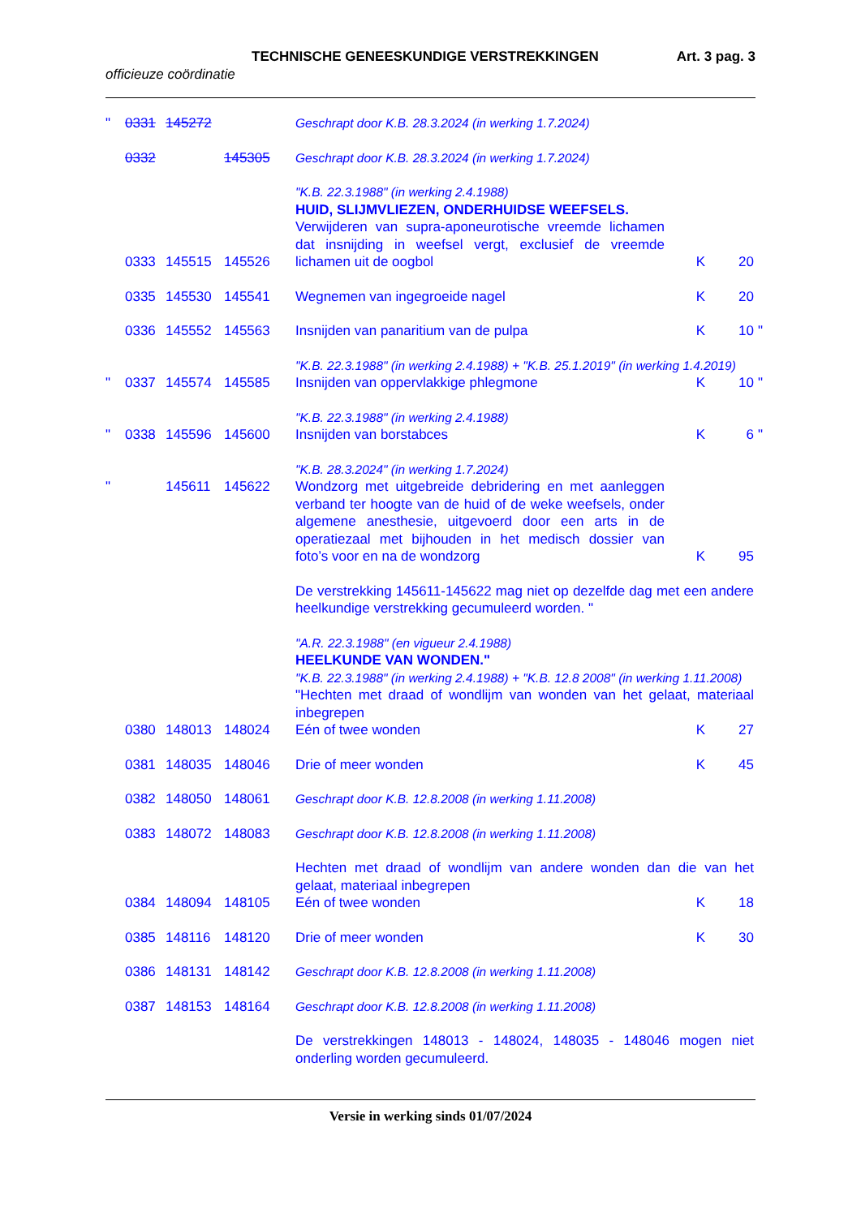TECHNISCHE GENEESKUNDIGE VERSTREKKINGEN Art. 3 pag. 3
officieuze coördinatie
| " | 0331 | 145272 | | Geschrapt door K.B. 28.3.2024 (in werking 1.7.2024) | | | |
| | 0332 | | 145305 | Geschrapt door K.B. 28.3.2024 (in werking 1.7.2024) | | | |
| | 0333 | 145515 | 145526 | "K.B. 22.3.1988" (in werking 2.4.1988) HUID, SLIJMVLIEZEN, ONDERHUIDSE WEEFSELS. Verwijderen van supra-aponeurotische vreemde lichamen dat insnijding in weefsel vergt, exclusief de vreemde lichamen uit de oogbol | K | 20 | |
| | 0335 | 145530 | 145541 | Wegnemen van ingegroeide nagel | K | 20 | |
| | 0336 | 145552 | 145563 | Insnijden van panaritium van de pulpa | K | 10 | " |
| | | | | "K.B. 22.3.1988" (in werking 2.4.1988) + "K.B. 25.1.2019" (in werking 1.4.2019) | | | |
| " | 0337 | 145574 | 145585 | Insnijden van oppervlakkige phlegmone | K | 10 | " |
| | | | | "K.B. 22.3.1988" (in werking 2.4.1988) | | | |
| " | 0338 | 145596 | 145600 | Insnijden van borstabces | K | 6 | " |
| | | | | "K.B. 28.3.2024" (in werking 1.7.2024) | | | |
| " | | 145611 | 145622 | Wondzorg met uitgebreide debridering en met aanleggen verband ter hoogte van de huid of de weke weefsels, onder algemene anesthesie, uitgevoerd door een arts in de operatiezaal met bijhouden in het medisch dossier van foto’s voor en na de wondzorg | K | 95 | |
| | | | | De verstrekking 145611-145622 mag niet op dezelfde dag met een andere heelkundige verstrekking gecumuleerd worden. " | | | |
| | | | | "A.R. 22.3.1988" (en vigueur 2.4.1988) HEELKUNDE VAN WONDEN." "K.B. 22.3.1988" (in werking 2.4.1988) + "K.B. 12.8 2008" (in werking 1.11.2008) "Hechten met draad of wondlijm van wonden van het gelaat, materiaal inbegrepen | | | |
| | 0380 | 148013 | 148024 | Eén of twee wonden | K | 27 | |
| | 0381 | 148035 | 148046 | Drie of meer wonden | K | 45 | |
| | 0382 | 148050 | 148061 | Geschrapt door K.B. 12.8.2008 (in werking 1.11.2008) | | | |
| | 0383 | 148072 | 148083 | Geschrapt door K.B. 12.8.2008 (in werking 1.11.2008) | | | |
| | | | | Hechten met draad of wondlijm van andere wonden dan die van het gelaat, materiaal inbegrepen | | | |
| | 0384 | 148094 | 148105 | Eén of twee wonden | K | 18 | |
| | 0385 | 148116 | 148120 | Drie of meer wonden | K | 30 | |
| | 0386 | 148131 | 148142 | Geschrapt door K.B. 12.8.2008 (in werking 1.11.2008) | | | |
| | 0387 | 148153 | 148164 | Geschrapt door K.B. 12.8.2008 (in werking 1.11.2008) | | | |
| | | | | De verstrekkingen 148013 - 148024, 148035 - 148046 mogen niet onderling worden gecumuleerd. | | | |
Versie in werking sinds 01/07/2024